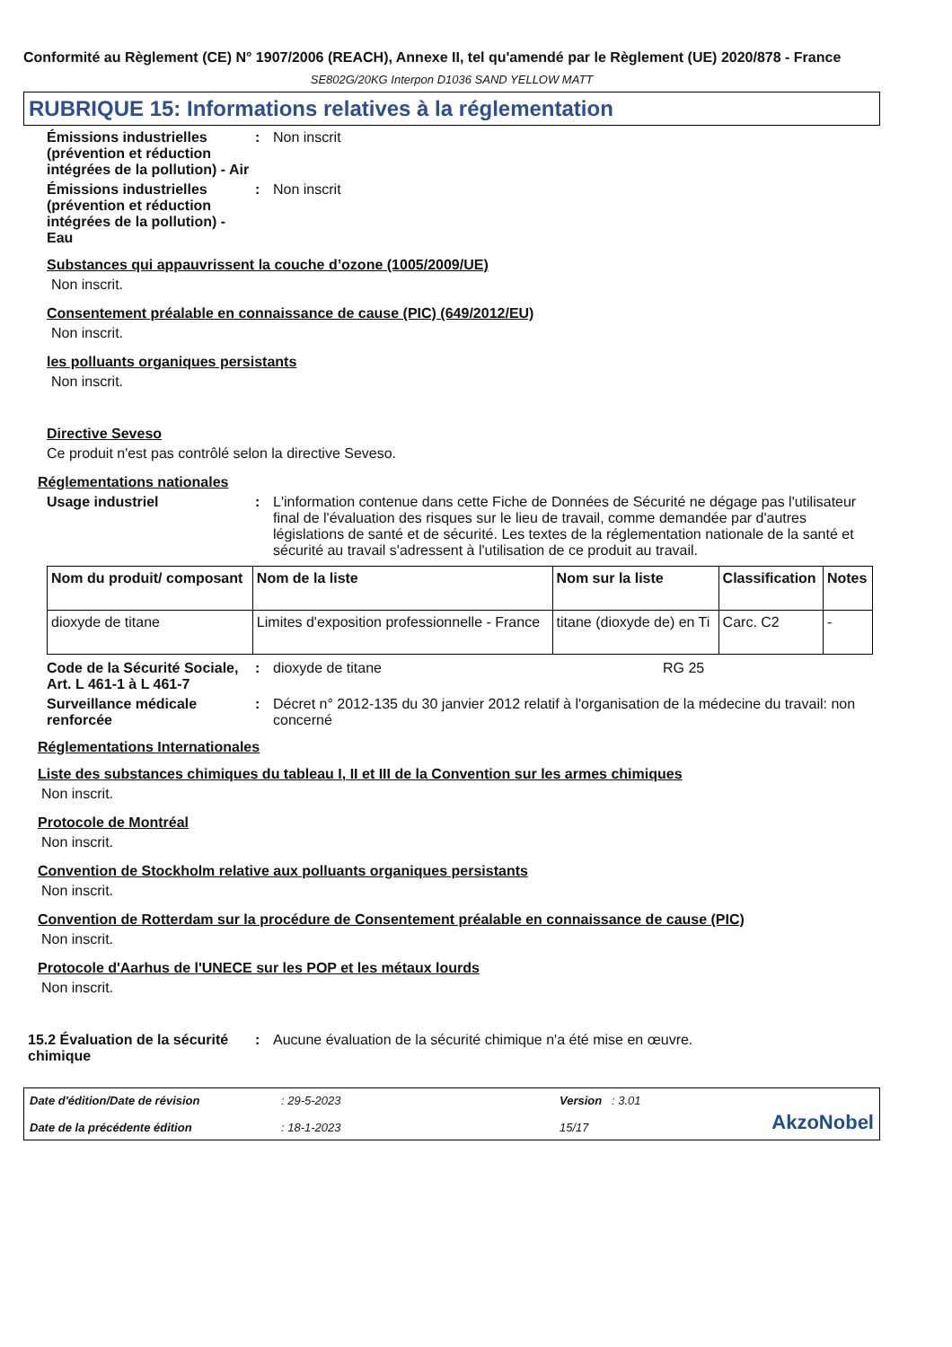Conformité au Règlement (CE) N° 1907/2006 (REACH), Annexe II, tel qu'amendé par le Règlement (UE) 2020/878 - France
SE802G/20KG Interpon D1036 SAND YELLOW MATT
RUBRIQUE 15: Informations relatives à la réglementation
Émissions industrielles (prévention et réduction intégrées de la pollution) - Air
: Non inscrit
Émissions industrielles (prévention et réduction intégrées de la pollution) - Eau
: Non inscrit
Substances qui appauvrissent la couche d’ozone (1005/2009/UE)
Non inscrit.
Consentement préalable en connaissance de cause (PIC) (649/2012/EU)
Non inscrit.
les polluants organiques persistants
Non inscrit.
Directive Seveso
Ce produit n'est pas contrôlé selon la directive Seveso.
Réglementations nationales
Usage industriel : L'information contenue dans cette Fiche de Données de Sécurité ne dégage pas l'utilisateur final de l'évaluation des risques sur le lieu de travail, comme demandée par d'autres législations de santé et de sécurité. Les textes de la réglementation nationale de la santé et sécurité au travail s'adressent à l'utilisation de ce produit au travail.
| Nom du produit/ composant | Nom de la liste | Nom sur la liste | Classification | Notes |
| --- | --- | --- | --- | --- |
| dioxyde de titane | Limites d'exposition professionnelle - France | titane (dioxyde de) en Ti | Carc. C2 | - |
Code de la Sécurité Sociale, Art. L 461-1 à L 461-7
: dioxyde de titane RG 25
Surveillance médicale renforcée
: Décret n° 2012-135 du 30 janvier 2012 relatif à l'organisation de la médecine du travail: non concerné
Réglementations Internationales
Liste des substances chimiques du tableau I, II et III de la Convention sur les armes chimiques
Non inscrit.
Protocole de Montréal
Non inscrit.
Convention de Stockholm relative aux polluants organiques persistants
Non inscrit.
Convention de Rotterdam sur la procédure de Consentement préalable en connaissance de cause (PIC)
Non inscrit.
Protocole d'Aarhus de l'UNECE sur les POP et les métaux lourds
Non inscrit.
15.2 Évaluation de la sécurité chimique
: Aucune évaluation de la sécurité chimique n'a été mise en œuvre.
Date d'édition/Date de révision
Date de la précédente édition
: 29-5-2023
: 18-1-2023
Version : 3.01
15/17
AkzoNobel